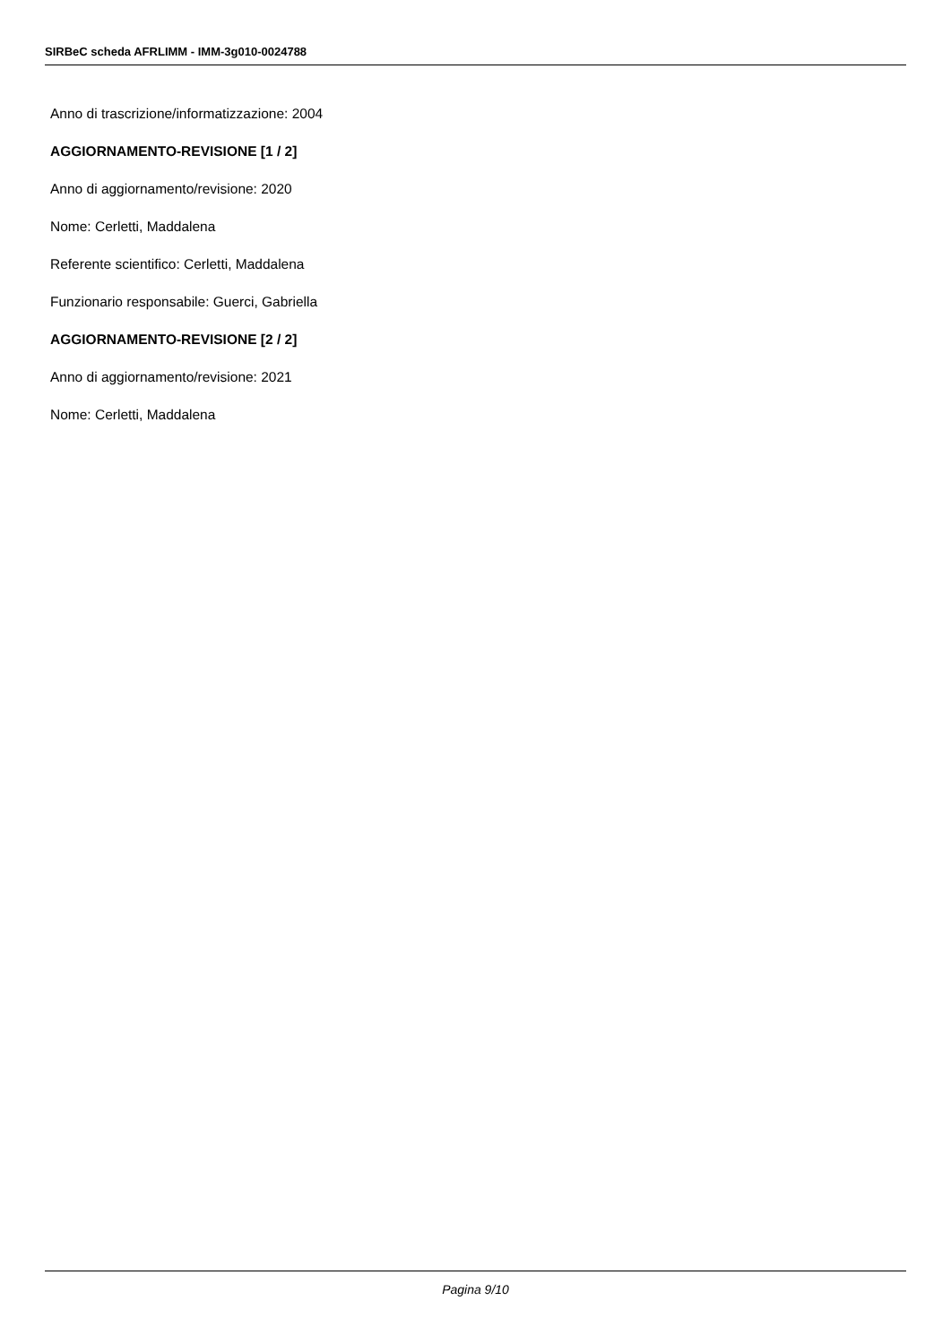SIRBeC scheda AFRLIMM - IMM-3g010-0024788
Anno di trascrizione/informatizzazione: 2004
AGGIORNAMENTO-REVISIONE [1 / 2]
Anno di aggiornamento/revisione: 2020
Nome: Cerletti, Maddalena
Referente scientifico: Cerletti, Maddalena
Funzionario responsabile: Guerci, Gabriella
AGGIORNAMENTO-REVISIONE [2 / 2]
Anno di aggiornamento/revisione: 2021
Nome: Cerletti, Maddalena
Pagina 9/10